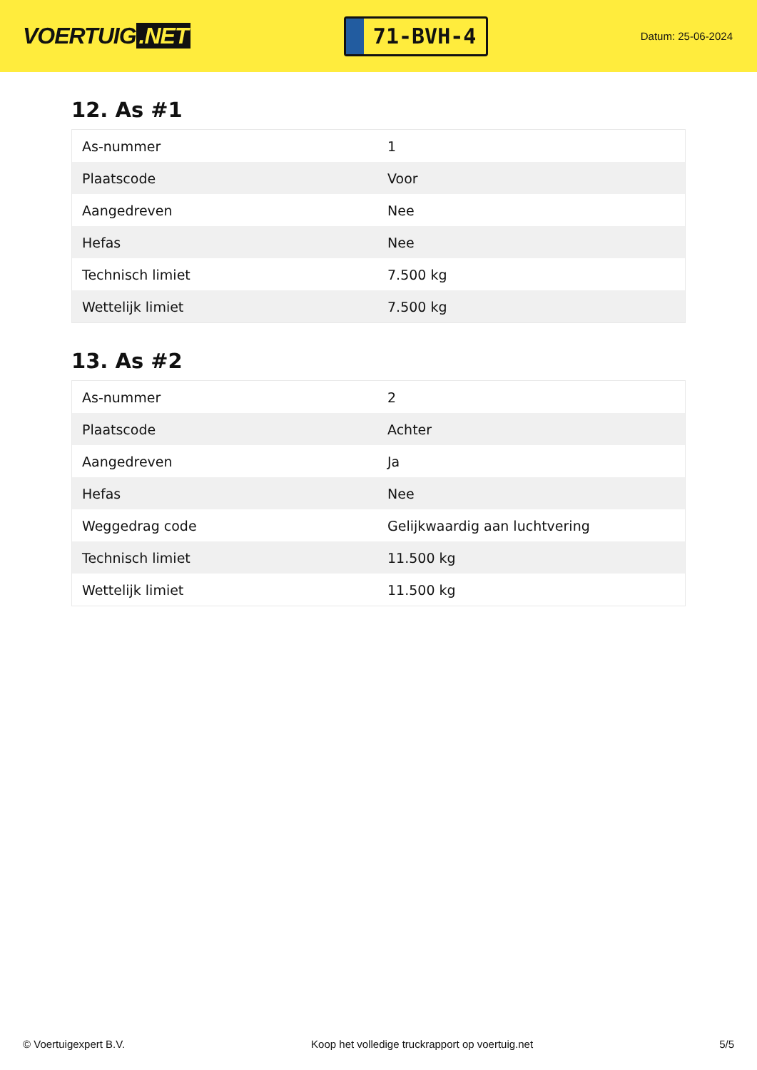VOERTUIG.NET
71-BVH-4
Datum: 25-06-2024
12. As #1
| As-nummer | 1 |
| Plaatscode | Voor |
| Aangedreven | Nee |
| Hefas | Nee |
| Technisch limiet | 7.500 kg |
| Wettelijk limiet | 7.500 kg |
13. As #2
| As-nummer | 2 |
| Plaatscode | Achter |
| Aangedreven | Ja |
| Hefas | Nee |
| Weggedrag code | Gelijkwaardig aan luchtvering |
| Technisch limiet | 11.500 kg |
| Wettelijk limiet | 11.500 kg |
© Voertuigexpert B.V. Koop het volledige truckrapport op voertuig.net 5/5